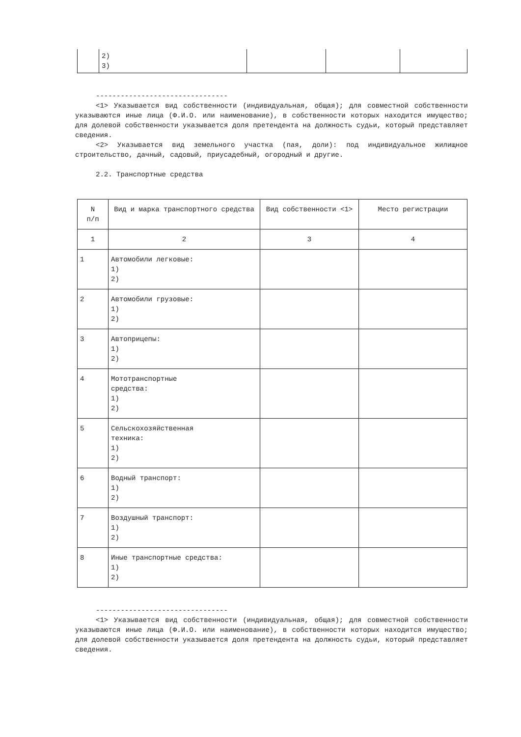| | 2) 3) | | | |
--------------------------------
<1> Указывается вид собственности (индивидуальная, общая); для совместной собственности указываются иные лица (Ф.И.О. или наименование), в собственности которых находится имущество; для долевой собственности указывается доля претендента на должность судьи, который представляет сведения.
<2> Указывается вид земельного участка (пая, доли): под индивидуальное жилищное строительство, дачный, садовый, приусадебный, огородный и другие.
2.2. Транспортные средства
| N п/п | Вид и марка транспортного средства | Вид собственности <1> | Место регистрации |
| 1 | 2 | 3 | 4 |
| 1 | Автомобили легковые: 1) 2) | | |
| 2 | Автомобили грузовые: 1) 2) | | |
| 3 | Автоприцепы: 1) 2) | | |
| 4 | Мототранспортные средства: 1) 2) | | |
| 5 | Сельскохозяйственная техника: 1) 2) | | |
| 6 | Водный транспорт: 1) 2) | | |
| 7 | Воздушный транспорт: 1) 2) | | |
| 8 | Иные транспортные средства: 1) 2) | | |
--------------------------------
<1> Указывается вид собственности (индивидуальная, общая); для совместной собственности указываются иные лица (Ф.И.О. или наименование), в собственности которых находится имущество; для долевой собственности указывается доля претендента на должность судьи, который представляет сведения.